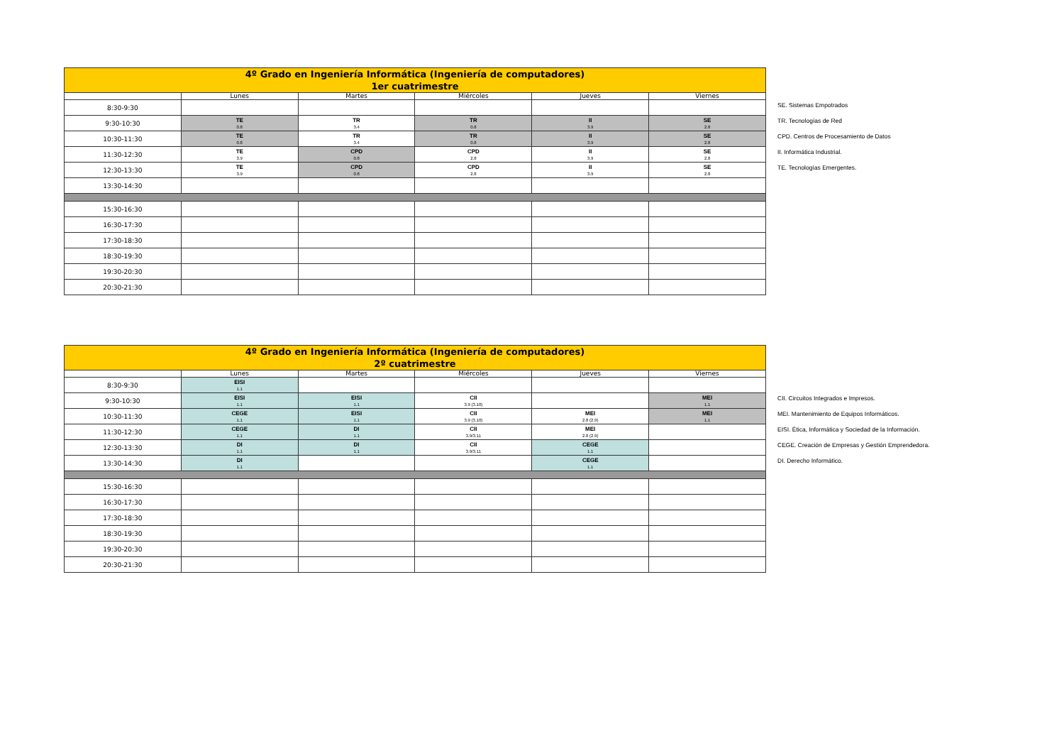| 4º Grado en Ingeniería Informática (Ingeniería de computadores) 1er cuatrimestre | | | | | |
| | Lunes | Martes | Miércoles | Jueves | Viernes |
| 8:30-9:30 | | | | | |
| 9:30-10:30 | TE 0.8 | TR 3.4 | TR 0.8 | II 3.9 | SE 2.8 |
| 10:30-11:30 | TE 0.8 | TR 3.4 | TR 0.8 | II 3.9 | SE 2.8 |
| 11:30-12:30 | TE 3.9 | CPD 0.8 | CPD 2.8 | II 3.9 | SE 2.8 |
| 12:30-13:30 | TE 3.9 | CPD 0.8 | CPD 2.8 | II 3.9 | SE 2.8 |
| 13:30-14:30 | | | | | |
| 15:30-16:30 | | | | | |
| 16:30-17:30 | | | | | |
| 17:30-18:30 | | | | | |
| 18:30-19:30 | | | | | |
| 19:30-20:30 | | | | | |
| 20:30-21:30 | | | | | |
SE. Sistemas Empotrados
TR. Tecnologías de Red
CPD. Centros de Procesamiento de Datos
II. Informática Industrial.
TE. Tecnologías Emergentes.
| 4º Grado en Ingeniería Informática (Ingeniería de computadores) 2º cuatrimestre | | | | | |
| | Lunes | Martes | Miércoles | Jueves | Viernes |
| 8:30-9:30 | EISI 1.1 | | | | |
| 9:30-10:30 | EISI 1.1 | EISI 1.1 | CII 3.9 (3.10) | | MEI 1.1 |
| 10:30-11:30 | CEGE 1.1 | EISI 1.1 | CII 3.9 (3.10) | MEI 2.8 (2.9) | MEI 1.1 |
| 11:30-12:30 | CEGE 1.1 | DI 1.1 | CII 3.9/3.11 | MEI 2.8 (2.9) | |
| 12:30-13:30 | DI 1.1 | DI 1.1 | CII 3.9/3.11 | CEGE 1.1 | |
| 13:30-14:30 | DI 1.1 | | | CEGE 1.1 | |
| 15:30-16:30 | | | | | |
| 16:30-17:30 | | | | | |
| 17:30-18:30 | | | | | |
| 18:30-19:30 | | | | | |
| 19:30-20:30 | | | | | |
| 20:30-21:30 | | | | | |
CII. Circuitos Integrados e Impresos.
MEI. Mantenimiento de Equipos Informáticos.
EISI. Ética, Informática y Sociedad de la Información.
CEGE. Creación de Empresas y Gestión Emprendedora.
DI. Derecho Informático.